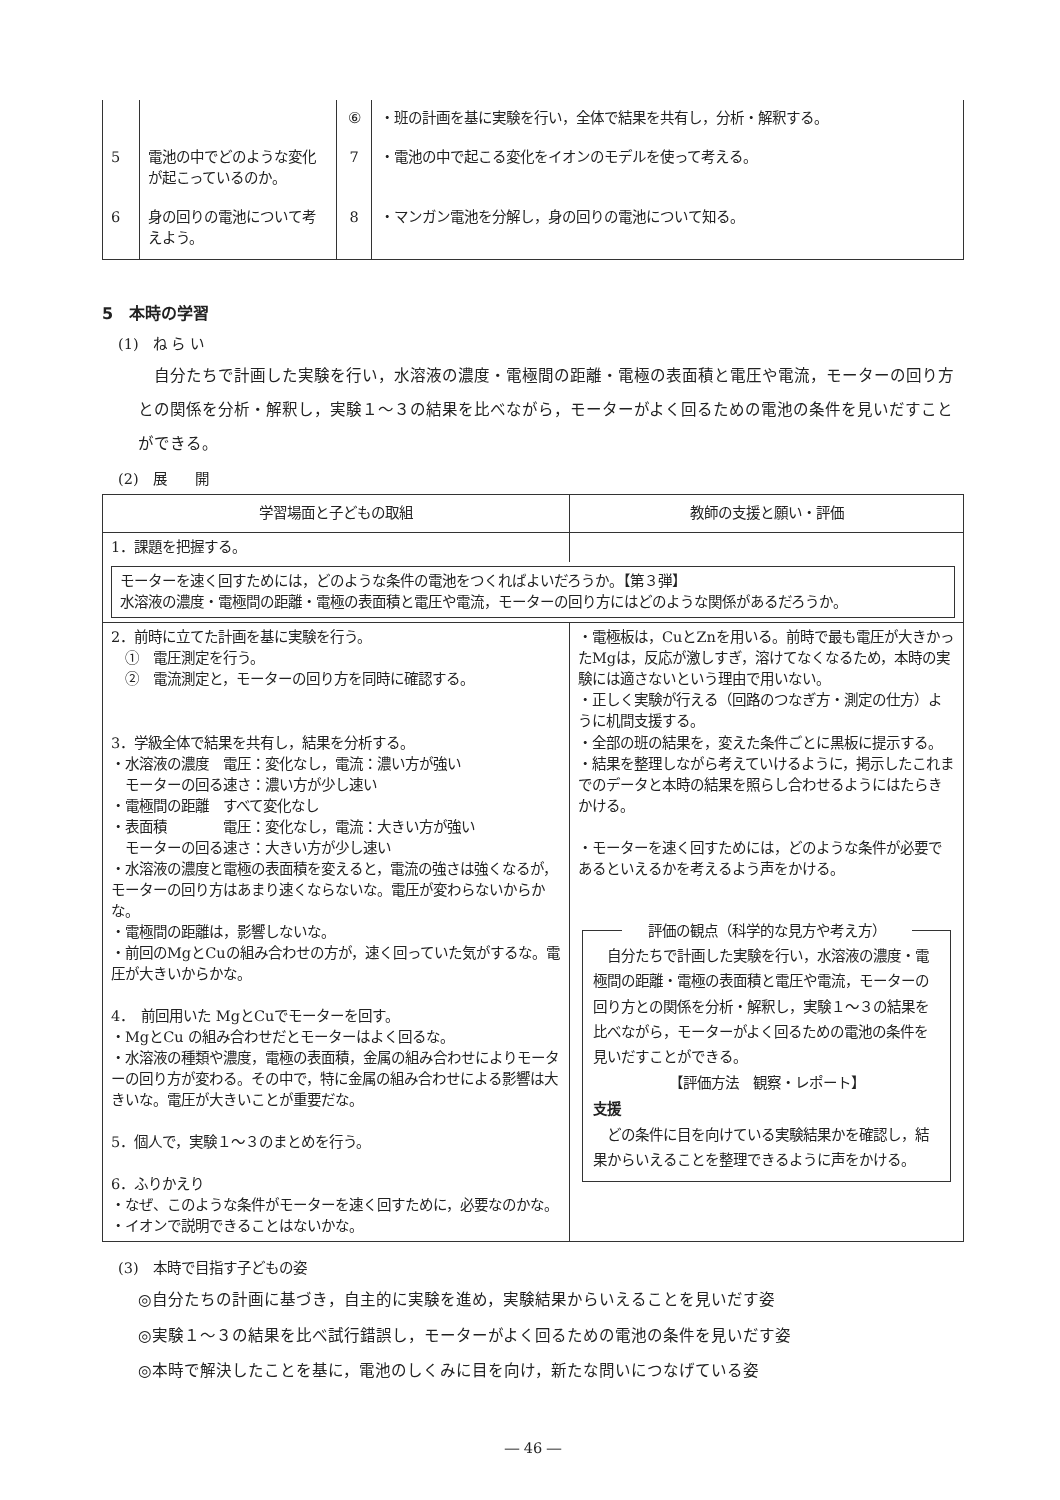| | | ⑥ | ・班の計画を基に実験を行い，全体で結果を共有し，分析・解釈する。 |
| 5 | 電池の中でどのような変化が起こっているのか。 | 7 | ・電池の中で起こる変化をイオンのモデルを使って考える。 |
| 6 | 身の回りの電池について考えよう。 | 8 | ・マンガン電池を分解し，身の回りの電池について知る。 |
5　本時の学習
(1)　ね ら い
自分たちで計画した実験を行い，水溶液の濃度・電極間の距離・電極の表面積と電圧や電流，モーターの回り方との関係を分析・解釈し，実験１～３の結果を比べながら，モーターがよく回るための電池の条件を見いだすことができる。
(2)　展　　開
| 学習場面と子どもの取組 | 教師の支援と願い・評価 |
| --- | --- |
| 1．課題を把握する。 | |
| モーターを速く回すためには，どのような条件の電池をつくればよいだろうか。【第３弾】 水溶液の濃度・電極間の距離・電極の表面積と電圧や電流，モーターの回り方にはどのような関係があるだろうか。 | |
| 2．前時に立てた計画を基に実験を行う。 ① 電圧測定を行う。 ② 電流測定と，モーターの回り方を同時に確認する。 3．学級全体で結果を共有し，結果を分析する。 ・水溶液の濃度 電圧：変化なし，電流：濃い方が強い モーターの回る速さ：濃い方が少し速い ・電極間の距離 すべて変化なし ・表面積 電圧：変化なし，電流：大きい方が強い モーターの回る速さ：大きい方が少し速い ・水溶液の濃度と電極の表面積を変えると，電流の強さは強くなるが，モーターの回り方はあまり速くならないな。電圧が変わらないからかな。 ・電極間の距離は，影響しないな。 ・前回のMgとCuの組み合わせの方が，速く回っていた気がするな。電圧が大きいからかな。 4． 前回用いた MgとCuでモーターを回す。 ・MgとCu の組み合わせだとモーターはよく回るな。 ・水溶液の種類や濃度，電極の表面積，金属の組み合わせによりモーターの回り方が変わる。その中で，特に金属の組み合わせによる影響は大きいな。電圧が大きいことが重要だな。 5．個人で，実験１～３のまとめを行う。 6．ふりかえり ・なぜ、このような条件がモーターを速く回すために，必要なのかな。 ・イオンで説明できることはないかな。 | ・電極板は，CuとZnを用いる。前時で最も電圧が大きかったMgは，反応が激しすぎ，溶けてなくなるため，本時の実験には適さないという理由で用いない。 ・正しく実験が行える（回路のつなぎ方・測定の仕方）ように机間支援する。 ・全部の班の結果を，変えた条件ごとに黒板に提示する。 ・結果を整理しながら考えていけるように，掲示したこれまでのデータと本時の結果を照らし合わせるようにはたらきかける。 ・モーターを速く回すためには，どのような条件が必要であるといえるかを考えるよう声をかける。 評価の観点（科学的な見方や考え方） 自分たちで計画した実験を行い，水溶液の濃度・電極間の距離・電極の表面積と電圧や電流，モーターの回り方との関係を分析・解釈し，実験１～３の結果を比べながら，モーターがよく回るための電池の条件を見いだすことができる。 【評価方法 観察・レポート】 支援 どの条件に目を向けている実験結果かを確認し，結果からいえることを整理できるように声をかける。 |
(3)　本時で目指す子どもの姿
◎自分たちの計画に基づき，自主的に実験を進め，実験結果からいえることを見いだす姿
◎実験１～３の結果を比べ試行錯誤し，モーターがよく回るための電池の条件を見いだす姿
◎本時で解決したことを基に，電池のしくみに目を向け，新たな問いにつなげている姿
― 46 ―